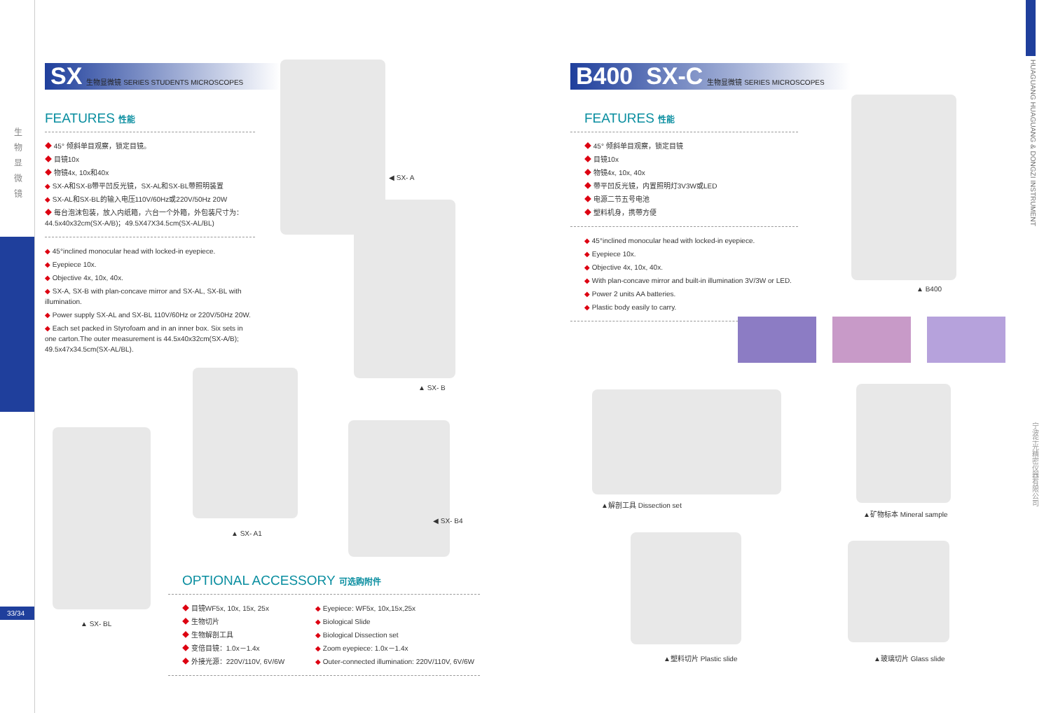生
物
显
微
镜
33/34
SX 生物显微镜 SERIES STUDENTS MICROSCOPES
FEATURES 性能
45° 倾斜单目观察，锁定目镜。
目镜10x
物镜4x, 10x和40x
SX-A和SX-B带平凹反光镜，SX-AL和SX-BL带照明装置
SX-AL和SX-BL的输入电压110V/60Hz或220V/50Hz 20W
每台泡沫包装，放入内纸箱，六台一个外箱，外包装尺寸为：44.5x40x32cm(SX-A/B)；49.5X47X34.5cm(SX-AL/BL)
45°inclined monocular head with locked-in eyepiece.
Eyepiece 10x.
Objective 4x, 10x, 40x.
SX-A, SX-B with plan-concave mirror and SX-AL, SX-BL with illumination.
Power supply SX-AL and SX-BL 110V/60Hz or 220V/50Hz 20W.
Each set packed in Styrofoam and in an inner box. Six sets in one carton.The outer measurement is 44.5x40x32cm(SX-A/B); 49.5x47x34.5cm(SX-AL/BL).
◀ SX- A
▲ SX- B
▲ SX- BL
▲ SX- A1
◀ SX- B4
OPTIONAL ACCESSORY 可选购附件
目镜WF5x, 10x, 15x, 25x
生物切片
生物解剖工具
变倍目镜：1.0x－1.4x
外接光源：220V/110V, 6V/6W
Eyepiece: WF5x, 10x,15x,25x
Biological Slide
Biological Dissection set
Zoom eyepiece: 1.0x－1.4x
Outer-connected illumination: 220V/110V, 6V/6W
B400 SX-C 生物显微镜 SERIES MICROSCOPES
FEATURES 性能
45° 倾斜单目观察，锁定目镜
目镜10x
物镜4x, 10x, 40x
带平凹反光镜，内置照明灯3V3W或LED
电源二节五号电池
塑料机身，携带方便
45°inclined monocular head with locked-in eyepiece.
Eyepiece 10x.
Objective 4x, 10x, 40x.
With plan-concave mirror and built-in illumination 3V/3W or LED.
Power 2 units AA batteries.
Plastic body easily to carry.
▲ B400
▲解剖工具 Dissection set
▲矿物标本 Mineral sample
▲塑料切片 Plastic slide ▲玻璃切片 Glass slide
HUAGUANG HUAGUANG & DONGZI INSTRUMENT
宁波华光精密仪器有限公司